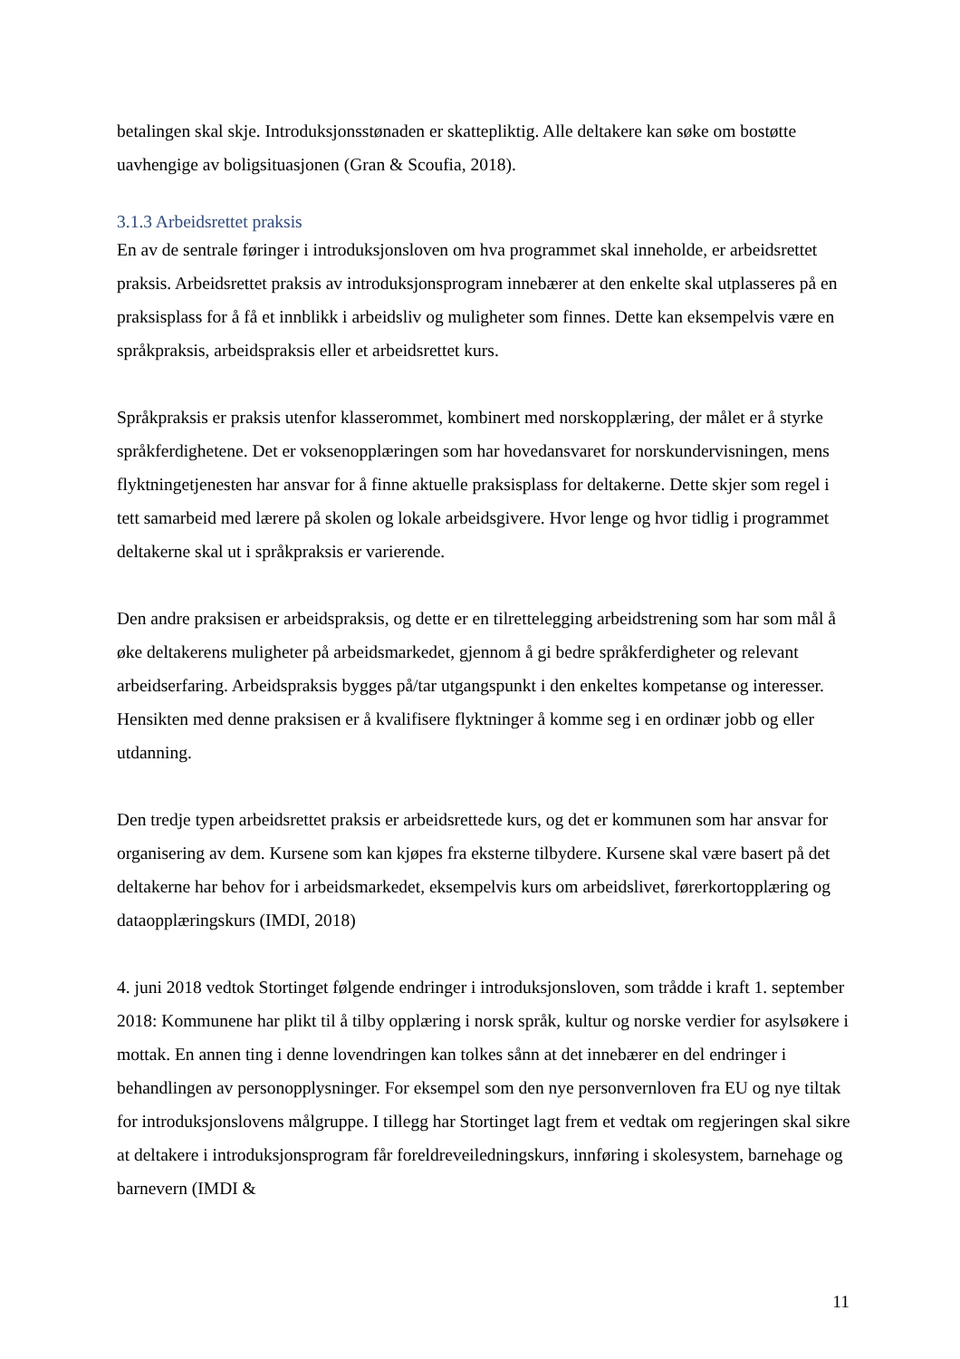betalingen skal skje. Introduksjonsstønaden er skattepliktig. Alle deltakere kan søke om bostøtte uavhengige av boligsituasjonen (Gran & Scoufia, 2018).
3.1.3 Arbeidsrettet praksis
En av de sentrale føringer i introduksjonsloven om hva programmet skal inneholde, er arbeidsrettet praksis. Arbeidsrettet praksis av introduksjonsprogram innebærer at den enkelte skal utplasseres på en praksisplass for å få et innblikk i arbeidsliv og muligheter som finnes. Dette kan eksempelvis være en språkpraksis, arbeidspraksis eller et arbeidsrettet kurs.
Språkpraksis er praksis utenfor klasserommet, kombinert med norskopplæring, der målet er å styrke språkferdighetene. Det er voksenopplæringen som har hovedansvaret for norskundervisningen, mens flyktningetjenesten har ansvar for å finne aktuelle praksisplass for deltakerne. Dette skjer som regel i tett samarbeid med lærere på skolen og lokale arbeidsgivere. Hvor lenge og hvor tidlig i programmet deltakerne skal ut i språkpraksis er varierende.
Den andre praksisen er arbeidspraksis, og dette er en tilrettelegging arbeidstrening som har som mål å øke deltakerens muligheter på arbeidsmarkedet, gjennom å gi bedre språkferdigheter og relevant arbeidserfaring. Arbeidspraksis bygges på/tar utgangspunkt i den enkeltes kompetanse og interesser. Hensikten med denne praksisen er å kvalifisere flyktninger å komme seg i en ordinær jobb og eller utdanning.
Den tredje typen arbeidsrettet praksis er arbeidsrettede kurs, og det er kommunen som har ansvar for organisering av dem. Kursene som kan kjøpes fra eksterne tilbydere. Kursene skal være basert på det deltakerne har behov for i arbeidsmarkedet, eksempelvis kurs om arbeidslivet, førerkortopplæring og dataopplæringskurs (IMDI, 2018)
4. juni 2018 vedtok Stortinget følgende endringer i introduksjonsloven, som trådde i kraft 1. september 2018: Kommunene har plikt til å tilby opplæring i norsk språk, kultur og norske verdier for asylsøkere i mottak. En annen ting i denne lovendringen kan tolkes sånn at det innebærer en del endringer i behandlingen av personopplysninger. For eksempel som den nye personvernloven fra EU og nye tiltak for introduksjonslovens målgruppe. I tillegg har Stortinget lagt frem et vedtak om regjeringen skal sikre at deltakere i introduksjonsprogram får foreldreveiledningskurs, innføring i skolesystem, barnehage og barnevern (IMDI &
11